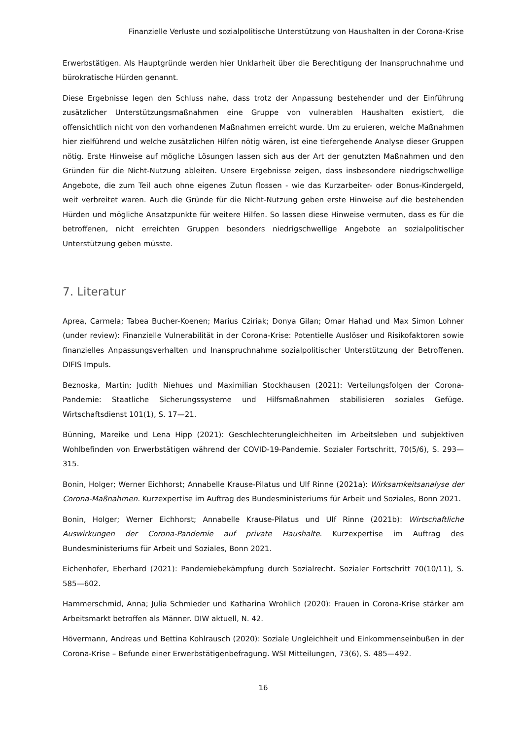Finanzielle Verluste und sozialpolitische Unterstützung von Haushalten in der Corona-Krise
Erwerbstätigen. Als Hauptgründe werden hier Unklarheit über die Berechtigung der Inanspruchnahme und bürokratische Hürden genannt.
Diese Ergebnisse legen den Schluss nahe, dass trotz der Anpassung bestehender und der Einführung zusätzlicher Unterstützungsmaßnahmen eine Gruppe von vulnerablen Haushalten existiert, die offensichtlich nicht von den vorhandenen Maßnahmen erreicht wurde. Um zu eruieren, welche Maßnahmen hier zielführend und welche zusätzlichen Hilfen nötig wären, ist eine tiefergehende Analyse dieser Gruppen nötig. Erste Hinweise auf mögliche Lösungen lassen sich aus der Art der genutzten Maßnahmen und den Gründen für die Nicht-Nutzung ableiten. Unsere Ergebnisse zeigen, dass insbesondere niedrigschwellige Angebote, die zum Teil auch ohne eigenes Zutun flossen - wie das Kurzarbeiter- oder Bonus-Kindergeld, weit verbreitet waren. Auch die Gründe für die Nicht-Nutzung geben erste Hinweise auf die bestehenden Hürden und mögliche Ansatzpunkte für weitere Hilfen. So lassen diese Hinweise vermuten, dass es für die betroffenen, nicht erreichten Gruppen besonders niedrigschwellige Angebote an sozialpolitischer Unterstützung geben müsste.
7. Literatur
Aprea, Carmela; Tabea Bucher-Koenen; Marius Cziriak; Donya Gilan; Omar Hahad und Max Simon Lohner (under review): Finanzielle Vulnerabilität in der Corona-Krise: Potentielle Auslöser und Risikofaktoren sowie finanzielles Anpassungsverhalten und Inanspruchnahme sozialpolitischer Unterstützung der Betroffenen. DIFIS Impuls.
Beznoska, Martin; Judith Niehues und Maximilian Stockhausen (2021): Verteilungsfolgen der Corona-Pandemie: Staatliche Sicherungssysteme und Hilfsmaßnahmen stabilisieren soziales Gefüge. Wirtschaftsdienst 101(1), S. 17—21.
Bünning, Mareike und Lena Hipp (2021): Geschlechterungleichheiten im Arbeitsleben und subjektiven Wohlbefinden von Erwerbstätigen während der COVID-19-Pandemie. Sozialer Fortschritt, 70(5/6), S. 293—315.
Bonin, Holger; Werner Eichhorst; Annabelle Krause-Pilatus und Ulf Rinne (2021a): Wirksamkeitsanalyse der Corona-Maßnahmen. Kurzexpertise im Auftrag des Bundesministeriums für Arbeit und Soziales, Bonn 2021.
Bonin, Holger; Werner Eichhorst; Annabelle Krause-Pilatus und Ulf Rinne (2021b): Wirtschaftliche Auswirkungen der Corona-Pandemie auf private Haushalte. Kurzexpertise im Auftrag des Bundesministeriums für Arbeit und Soziales, Bonn 2021.
Eichenhofer, Eberhard (2021): Pandemiebekämpfung durch Sozialrecht. Sozialer Fortschritt 70(10/11), S. 585—602.
Hammerschmid, Anna; Julia Schmieder und Katharina Wrohlich (2020): Frauen in Corona-Krise stärker am Arbeitsmarkt betroffen als Männer. DIW aktuell, N. 42.
Hövermann, Andreas und Bettina Kohlrausch (2020): Soziale Ungleichheit und Einkommenseinbußen in der Corona-Krise – Befunde einer Erwerbstätigenbefragung. WSI Mitteilungen, 73(6), S. 485—492.
16